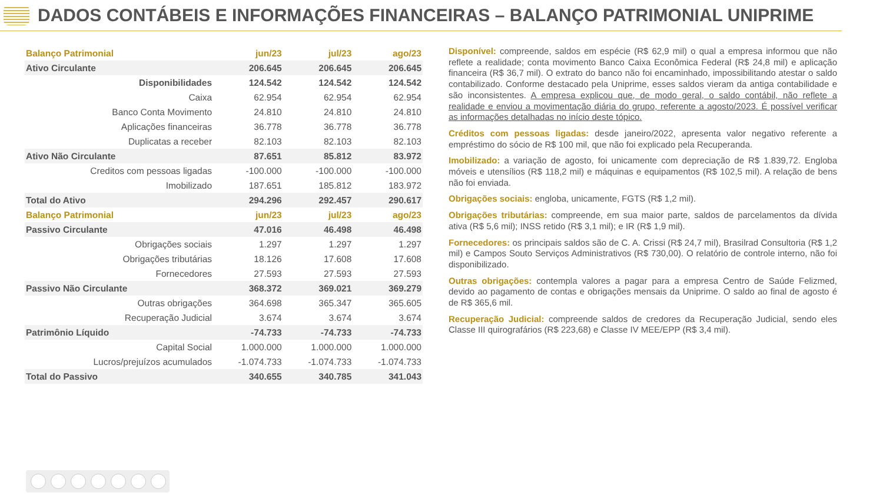DADOS CONTÁBEIS E INFORMAÇÕES FINANCEIRAS – BALANÇO PATRIMONIAL UNIPRIME
| Balanço Patrimonial | | jun/23 | jul/23 | ago/23 |
| --- | --- | --- | --- | --- |
| Ativo Circulante | | 206.645 | 206.645 | 206.645 |
| Disponibilidades | | 124.542 | 124.542 | 124.542 |
| Caixa | | 62.954 | 62.954 | 62.954 |
| Banco Conta Movimento | | 24.810 | 24.810 | 24.810 |
| Aplicações financeiras | | 36.778 | 36.778 | 36.778 |
| Duplicatas a receber | | 82.103 | 82.103 | 82.103 |
| Ativo Não Circulante | | 87.651 | 85.812 | 83.972 |
| Creditos com pessoas ligadas | | -100.000 | -100.000 | -100.000 |
| Imobilizado | | 187.651 | 185.812 | 183.972 |
| Total do Ativo | | 294.296 | 292.457 | 290.617 |
| Balanço Patrimonial | | jun/23 | jul/23 | ago/23 |
| Passivo Circulante | | 47.016 | 46.498 | 46.498 |
| Obrigações sociais | | 1.297 | 1.297 | 1.297 |
| Obrigações tributárias | | 18.126 | 17.608 | 17.608 |
| Fornecedores | | 27.593 | 27.593 | 27.593 |
| Passivo Não Circulante | | 368.372 | 369.021 | 369.279 |
| Outras obrigações | | 364.698 | 365.347 | 365.605 |
| Recuperação Judicial | | 3.674 | 3.674 | 3.674 |
| Patrimônio Líquido | | -74.733 | -74.733 | -74.733 |
| Capital Social | | 1.000.000 | 1.000.000 | 1.000.000 |
| Lucros/prejuízos acumulados | | -1.074.733 | -1.074.733 | -1.074.733 |
| Total do Passivo | | 340.655 | 340.785 | 341.043 |
Disponível: compreende, saldos em espécie (R$ 62,9 mil) o qual a empresa informou que não reflete a realidade; conta movimento Banco Caixa Econômica Federal (R$ 24,8 mil) e aplicação financeira (R$ 36,7 mil). O extrato do banco não foi encaminhado, impossibilitando atestar o saldo contabilizado. Conforme destacado pela Uniprime, esses saldos vieram da antiga contabilidade e são inconsistentes. A empresa explicou que, de modo geral, o saldo contábil, não reflete a realidade e enviou a movimentação diária do grupo, referente a agosto/2023. É possível verificar as informações detalhadas no início deste tópico.
Créditos com pessoas ligadas: desde janeiro/2022, apresenta valor negativo referente a empréstimo do sócio de R$ 100 mil, que não foi explicado pela Recuperanda.
Imobilizado: a variação de agosto, foi unicamente com depreciação de R$ 1.839,72. Engloba móveis e utensílios (R$ 118,2 mil) e máquinas e equipamentos (R$ 102,5 mil). A relação de bens não foi enviada.
Obrigações sociais: engloba, unicamente, FGTS (R$ 1,2 mil).
Obrigações tributárias: compreende, em sua maior parte, saldos de parcelamentos da dívida ativa (R$ 5,6 mil); INSS retido (R$ 3,1 mil); e IR (R$ 1,9 mil).
Fornecedores: os principais saldos são de C. A. Crissi (R$ 24,7 mil), Brasilrad Consultoria (R$ 1,2 mil) e Campos Souto Serviços Administrativos (R$ 730,00). O relatório de controle interno, não foi disponibilizado.
Outras obrigações: contempla valores a pagar para a empresa Centro de Saúde Felizmed, devido ao pagamento de contas e obrigações mensais da Uniprime. O saldo ao final de agosto é de R$ 365,6 mil.
Recuperação Judicial: compreende saldos de credores da Recuperação Judicial, sendo eles Classe III quirografários (R$ 223,68) e Classe IV MEE/EPP (R$ 3,4 mil).